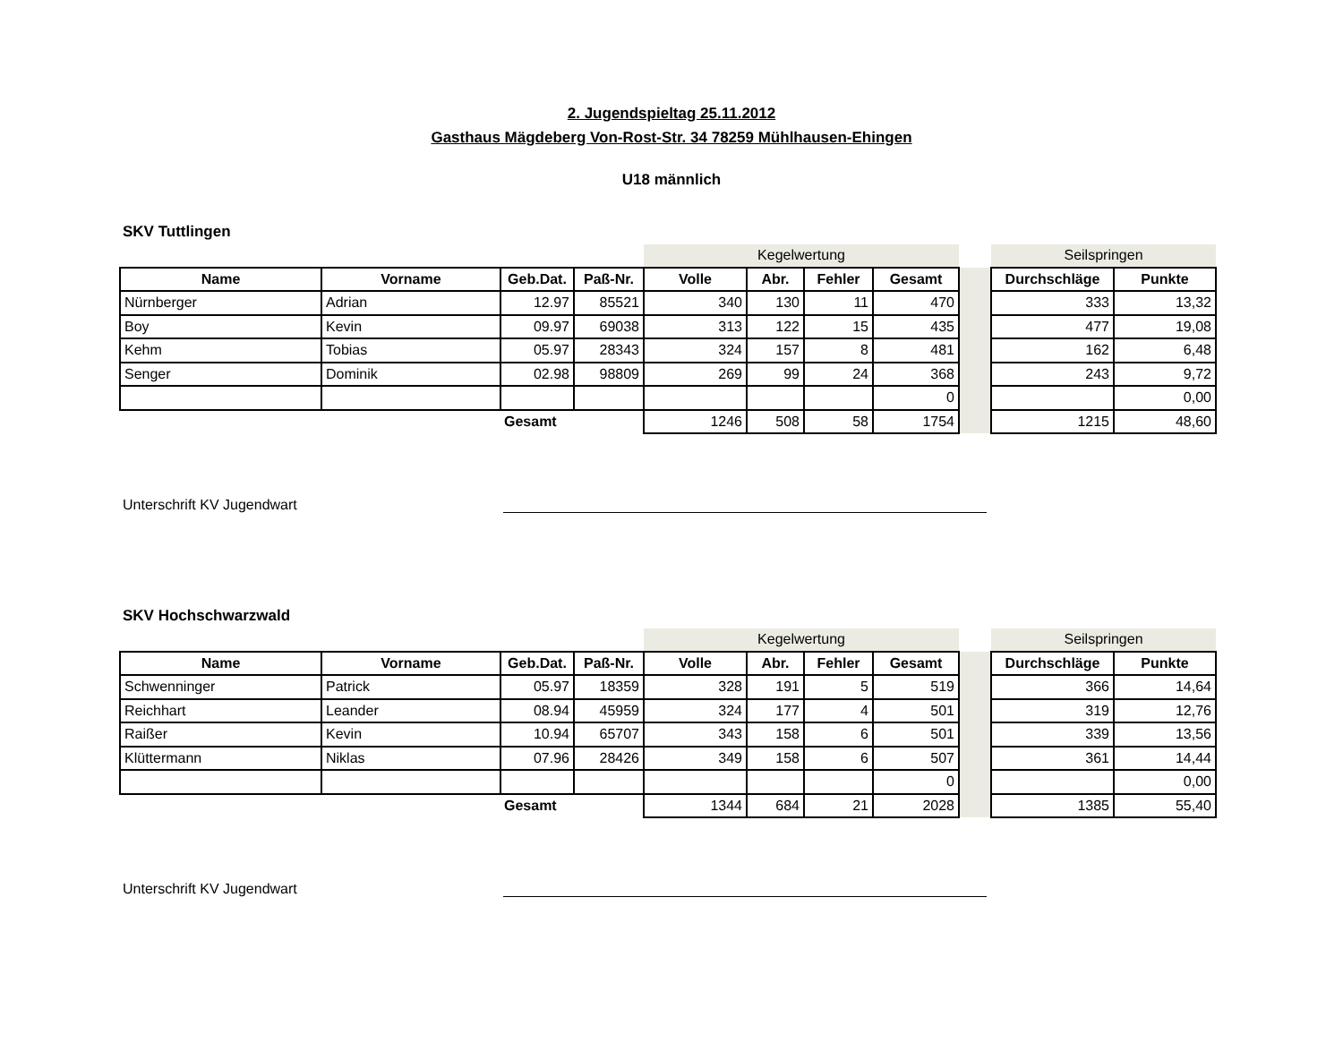2. Jugendspieltag 25.11.2012
Gasthaus Mägdeberg Von-Rost-Str. 34 78259 Mühlhausen-Ehingen
U18 männlich
SKV Tuttlingen
| | | | | Kegelwertung | | | | | Seilspringen | |
| Name | Vorname | Geb.Dat. | Paß-Nr. | Volle | Abr. | Fehler | Gesamt | | Durchschläge | Punkte |
| Nürnberger | Adrian | 12.97 | 85521 | 340 | 130 | 11 | 470 | | 333 | 13,32 |
| Boy | Kevin | 09.97 | 69038 | 313 | 122 | 15 | 435 | | 477 | 19,08 |
| Kehm | Tobias | 05.97 | 28343 | 324 | 157 | 8 | 481 | | 162 | 6,48 |
| Senger | Dominik | 02.98 | 98809 | 269 | 99 | 24 | 368 | | 243 | 9,72 |
| | | | | | | | 0 | | | 0,00 |
| | | Gesamt | | 1246 | 508 | 58 | 1754 | | 1215 | 48,60 |
Unterschrift KV Jugendwart
SKV Hochschwarzwald
| | | | | Kegelwertung | | | | | Seilspringen | |
| Name | Vorname | Geb.Dat. | Paß-Nr. | Volle | Abr. | Fehler | Gesamt | | Durchschläge | Punkte |
| Schwenninger | Patrick | 05.97 | 18359 | 328 | 191 | 5 | 519 | | 366 | 14,64 |
| Reichhart | Leander | 08.94 | 45959 | 324 | 177 | 4 | 501 | | 319 | 12,76 |
| Raißer | Kevin | 10.94 | 65707 | 343 | 158 | 6 | 501 | | 339 | 13,56 |
| Klüttermann | Niklas | 07.96 | 28426 | 349 | 158 | 6 | 507 | | 361 | 14,44 |
| | | | | | | | 0 | | | 0,00 |
| | | Gesamt | | 1344 | 684 | 21 | 2028 | | 1385 | 55,40 |
Unterschrift KV Jugendwart